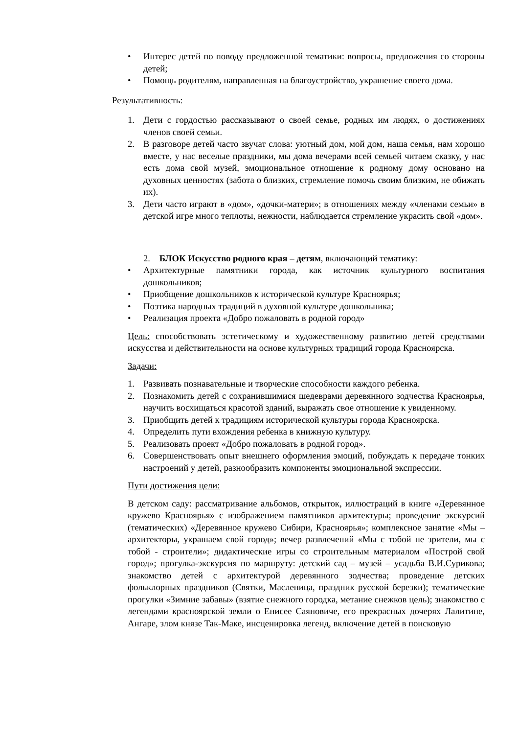• Интерес детей по поводу предложенной тематики: вопросы, предложения со стороны детей;
• Помощь родителям, направленная на благоустройство, украшение своего дома.
Результативность:
1. Дети с гордостью рассказывают о своей семье, родных им людях, о достижениях членов своей семьи.
2. В разговоре детей часто звучат слова: уютный дом, мой дом, наша семья, нам хорошо вместе, у нас веселые праздники, мы дома вечерами всей семьей читаем сказку, у нас есть дома свой музей, эмоциональное отношение к родному дому основано на духовных ценностях (забота о близких, стремление помочь своим близким, не обижать их).
3. Дети часто играют в «дом», «дочки-матери»; в отношениях между «членами семьи» в детской игре много теплоты, нежности, наблюдается стремление украсить свой «дом».
2. БЛОК Искусство родного края – детям, включающий тематику:
• Архитектурные памятники города, как источник культурного воспитания дошкольников;
• Приобщение дошкольников к исторической культуре Красноярья;
• Поэтика народных традиций в духовной культуре дошкольника;
• Реализация проекта «Добро пожаловать в родной город»
Цель: способствовать эстетическому и художественному развитию детей средствами искусства и действительности на основе культурных традиций города Красноярска.
Задачи:
1. Развивать познавательные и творческие способности каждого ребенка.
2. Познакомить детей с сохранившимися шедеврами деревянного зодчества Красноярья, научить восхищаться красотой зданий, выражать свое отношение к увиденному.
3. Приобщить детей к традициям исторической культуры города Красноярска.
4. Определить пути вхождения ребенка в книжную культуру.
5. Реализовать проект «Добро пожаловать в родной город».
6. Совершенствовать опыт внешнего оформления эмоций, побуждать к передаче тонких настроений у детей, разнообразить компоненты эмоциональной экспрессии.
Пути достижения цели:
В детском саду: рассматривание альбомов, открыток, иллюстраций в книге «Деревянное кружево Красноярья» с изображением памятников архитектуры; проведение экскурсий (тематических) «Деревянное кружево Сибири, Красноярья»; комплексное занятие «Мы – архитекторы, украшаем свой город»; вечер развлечений «Мы с тобой не зрители, мы с тобой - строители»; дидактические игры со строительным материалом «Построй свой город»; прогулка-экскурсия по маршруту: детский сад – музей – усадьба В.И.Сурикова; знакомство детей с архитектурой деревянного зодчества; проведение детских фольклорных праздников (Святки, Масленица, праздник русской березки); тематические прогулки «Зимние забавы» (взятие снежного городка, метание снежков цель); знакомство с легендами красноярской земли о Енисее Саяновиче, его прекрасных дочерях Лалитине, Ангаре, злом князе Так-Маке, инсценировка легенд, включение детей в поисковую